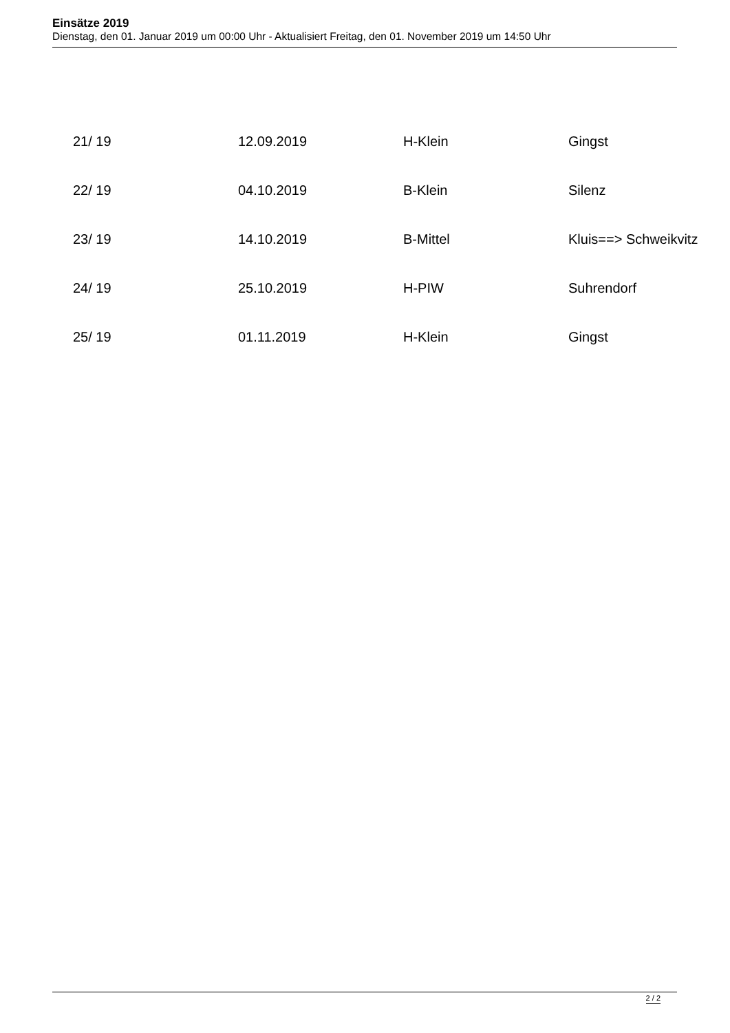Einsätze 2019
Dienstag, den 01. Januar 2019 um 00:00 Uhr - Aktualisiert Freitag, den 01. November 2019 um 14:50 Uhr
| 21/ 19 | 12.09.2019 | H-Klein | Gingst |
| 22/ 19 | 04.10.2019 | B-Klein | Silenz |
| 23/ 19 | 14.10.2019 | B-Mittel | Kluis==> Schweikvitz |
| 24/ 19 | 25.10.2019 | H-PIW | Suhrendorf |
| 25/ 19 | 01.11.2019 | H-Klein | Gingst |
2 / 2